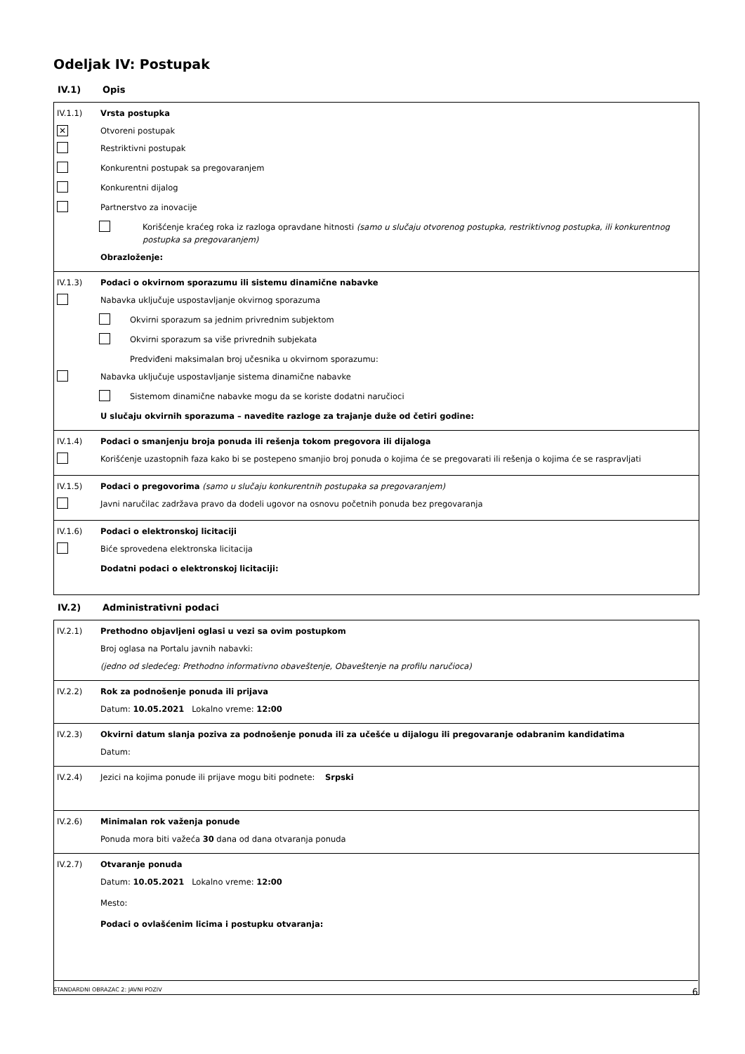Odeljak IV: Postupak
IV.1) Opis
IV.1.1) Vrsta postupka
✕ Otvoreni postupak
Restriktivni postupak
Konkurentni postupak sa pregovaranjem
Konkurentni dijalog
Partnerstvo za inovacije
Korišćenje kraćeg roka iz razloga opravdane hitnosti (samo u slučaju otvorenog postupka, restriktivnog postupka, ili konkurentnog postupka sa pregovaranjem)
Obrazloženje:
IV.1.3) Podaci o okvirnom sporazumu ili sistemu dinamične nabavke
Nabavka uključuje uspostavljanje okvirnog sporazuma
Okvirni sporazum sa jednim privrednim subjektom
Okvirni sporazum sa više privrednih subjekata
Predviđeni maksimalan broj učesnika u okvirnom sporazumu:
Nabavka uključuje uspostavljanje sistema dinamične nabavke
Sistemom dinamične nabavke mogu da se koriste dodatni naručioci
U slučaju okvirnih sporazuma – navedite razloge za trajanje duže od četiri godine:
IV.1.4) Podaci o smanjenju broja ponuda ili rešenja tokom pregovora ili dijaloga
Korišćenje uzastopnih faza kako bi se postepeno smanjio broj ponuda o kojima će se pregovarati ili rešenja o kojima će se raspravljati
IV.1.5) Podaci o pregovorima (samo u slučaju konkurentnih postupaka sa pregovaranjem)
Javni naručilac zadržava pravo da dodeli ugovor na osnovu početnih ponuda bez pregovaranja
IV.1.6) Podaci o elektronskoj licitaciji
Biće sprovedena elektronska licitacija
Dodatni podaci o elektronskoj licitaciji:
IV.2) Administrativni podaci
IV.2.1) Prethodno objavljeni oglasi u vezi sa ovim postupkom
Broj oglasa na Portalu javnih nabavki:
(jedno od sledećeg: Prethodno informativno obaveštenje, Obaveštenje na profilu naručioca)
IV.2.2) Rok za podnošenje ponuda ili prijava
Datum: 10.05.2021 Lokalno vreme: 12:00
IV.2.3) Okvirni datum slanja poziva za podnošenje ponuda ili za učešće u dijalogu ili pregovaranje odabranim kandidatima
Datum:
IV.2.4) Jezici na kojima ponude ili prijave mogu biti podnete: Srpski
IV.2.6) Minimalan rok važenja ponude
Ponuda mora biti važeća 30 dana od dana otvaranja ponuda
IV.2.7) Otvaranje ponuda
Datum: 10.05.2021 Lokalno vreme: 12:00
Mesto:
Podaci o ovlašćenim licima i postupku otvaranja:
STANDARDNI OBRAZAC 2: JAVNI POZIV 6